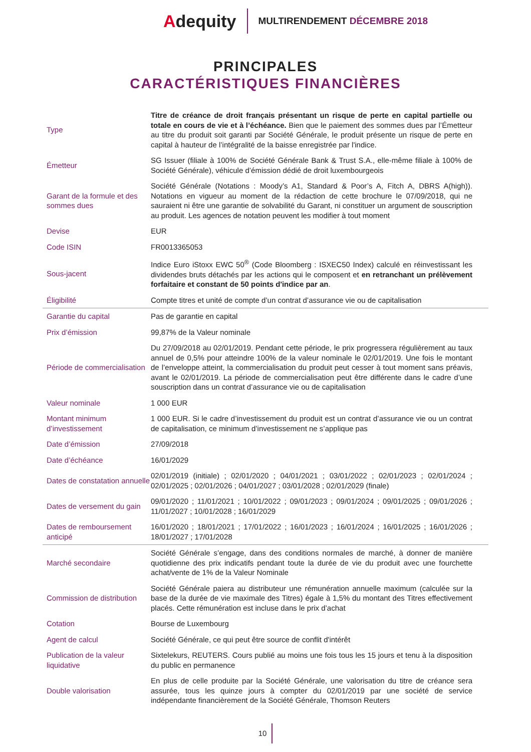Adequity
MULTIRENDEMENT DÉCEMBRE 2018
PRINCIPALES
CARACTÉRISTIQUES FINANCIÈRES
| Type | Titre de créance de droit français présentant un risque de perte en capital partielle ou totale en cours de vie et à l’échéance. Bien que le paiement des sommes dues par l’Émetteur au titre du produit soit garanti par Société Générale, le produit présente un risque de perte en capital à hauteur de l’intégralité de la baisse enregistrée par l'indice. |
| Émetteur | SG Issuer (filiale à 100% de Société Générale Bank & Trust S.A., elle-même filiale à 100% de Société Générale), véhicule d’émission dédié de droit luxembourgeois |
| Garant de la formule et des sommes dues | Société Générale (Notations : Moody’s A1, Standard & Poor’s A, Fitch A, DBRS A(high)). Notations en vigueur au moment de la rédaction de cette brochure le 07/09/2018, qui ne sauraient ni être une garantie de solvabilité du Garant, ni constituer un argument de souscription au produit. Les agences de notation peuvent les modifier à tout moment |
| Devise | EUR |
| Code ISIN | FR0013365053 |
| Sous-jacent | Indice Euro iStoxx EWC 50<sup>®</sup> (Code Bloomberg : ISXEC50 Index) calculé en réinvestissant les dividendes bruts détachés par les actions qui le composent et en retranchant un prélèvement forfaitaire et constant de 50 points d'indice par an . |
| Éligibilité | Compte titres et unité de compte d’un contrat d’assurance vie ou de capitalisation |
| Garantie du capital | Pas de garantie en capital |
| Prix d’émission | 99,87% de la Valeur nominale |
| Période de commercialisation | Du 27/09/2018 au 02/01/2019. Pendant cette période, le prix progressera régulièrement au taux annuel de 0,5% pour atteindre 100% de la valeur nominale le 02/01/2019. Une fois le montant de l’enveloppe atteint, la commercialisation du produit peut cesser à tout moment sans préavis, avant le 02/01/2019. La période de commercialisation peut être différente dans le cadre d’une souscription dans un contrat d’assurance vie ou de capitalisation |
| Valeur nominale | 1 000 EUR |
| Montant minimum d’investissement | 1 000 EUR. Si le cadre d’investissement du produit est un contrat d’assurance vie ou un contrat de capitalisation, ce minimum d’investissement ne s’applique pas |
| Date d’émission | 27/09/2018 |
| Date d’échéance | 16/01/2029 |
| Dates de constatation annuelle | 02/01/2019 (initiale) ; 02/01/2020 ; 04/01/2021 ; 03/01/2022 ; 02/01/2023 ; 02/01/2024 ; 02/01/2025 ; 02/01/2026 ; 04/01/2027 ; 03/01/2028 ; 02/01/2029 (finale) |
| Dates de versement du gain | 09/01/2020 ; 11/01/2021 ; 10/01/2022 ; 09/01/2023 ; 09/01/2024 ; 09/01/2025 ; 09/01/2026 ; 11/01/2027 ; 10/01/2028 ; 16/01/2029 |
| Dates de remboursement anticipé | 16/01/2020 ; 18/01/2021 ; 17/01/2022 ; 16/01/2023 ; 16/01/2024 ; 16/01/2025 ; 16/01/2026 ; 18/01/2027 ; 17/01/2028 |
| Marché secondaire | Société Générale s’engage, dans des conditions normales de marché, à donner de manière quotidienne des prix indicatifs pendant toute la durée de vie du produit avec une fourchette achat/vente de 1% de la Valeur Nominale |
| Commission de distribution | Société Générale paiera au distributeur une rémunération annuelle maximum (calculée sur la base de la durée de vie maximale des Titres) égale à 1,5% du montant des Titres effectivement placés. Cette rémunération est incluse dans le prix d’achat |
| Cotation | Bourse de Luxembourg |
| Agent de calcul | Société Générale, ce qui peut être source de conflit d'intérêt |
| Publication de la valeur liquidative | Sixtelekurs, REUTERS. Cours publié au moins une fois tous les 15 jours et tenu à la disposition du public en permanence |
| Double valorisation | En plus de celle produite par la Société Générale, une valorisation du titre de créance sera assurée, tous les quinze jours à compter du 02/01/2019 par une société de service indépendante financièrement de la Société Générale, Thomson Reuters |
10